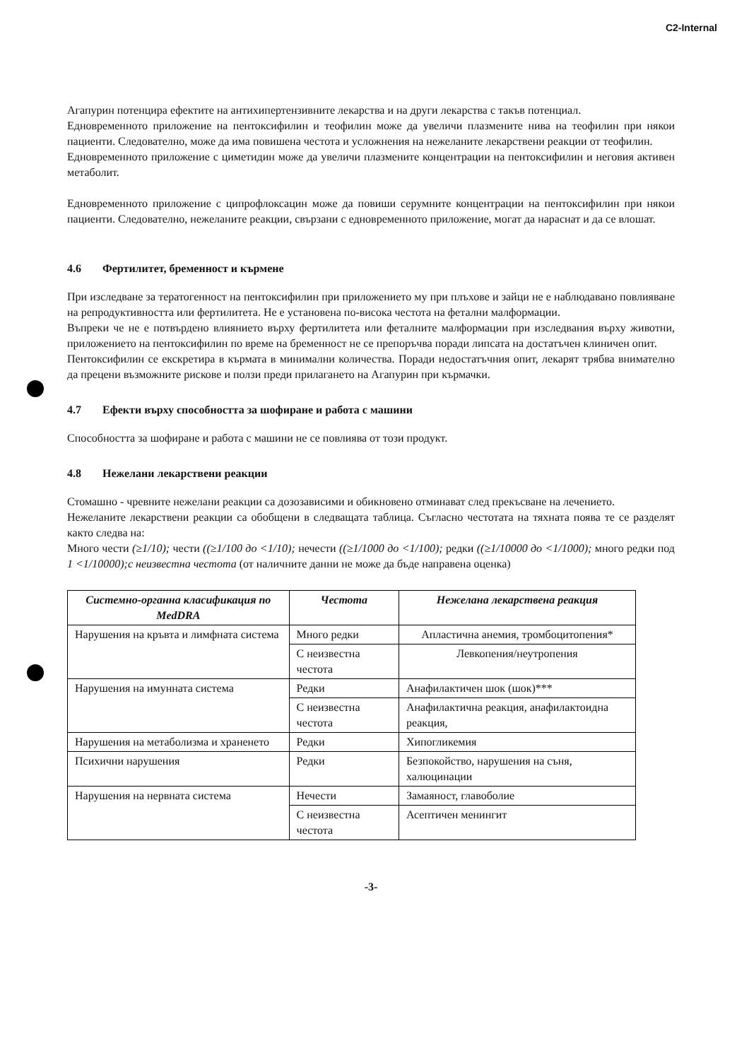C2-Internal
Агапурин потенцира ефектите на антихипертензивните лекарства и на други лекарства с такъв потенциал.
Едновременното приложение на пентоксифилин и теофилин може да увеличи плазмените нива на теофилин при някои пациенти. Следователно, може да има повишена честота и усложнения на нежеланите лекарствени реакции от теофилин.
Едновременното приложение с циметидин може да увеличи плазмените концентрации на пентоксифилин и неговия активен метаболит.
Едновременното приложение с ципрофлоксацин може да повиши серумните концентрации на пентоксифилин при някои пациенти. Следователно, нежеланите реакции, свързани с едновременното приложение, могат да нараснат и да се влошат.
4.6 Фертилитет, бременност и кърмене
При изследване за тератогенност на пентоксифилин при приложението му при плъхове и зайци не е наблюдавано повлияване на репродуктивността или фертилитета. Не е установена по-висока честота на фетални малформации.
Въпреки че не е потвърдено влиянието върху фертилитета или феталните малформации при изследвания върху животни, приложението на пентоксифилин по време на бременност не се препоръчва поради липсата на достатъчен клиничен опит.
Пентоксифилин се екскретира в кърмата в минимални количества. Поради недостатъчния опит, лекарят трябва внимателно да прецени възможните рискове и ползи преди прилагането на Агапурин при кърмачки.
4.7 Ефекти върху способността за шофиране и работа с машини
Способността за шофиране и работа с машини не се повлиява от този продукт.
4.8 Нежелани лекарствени реакции
Стомашно - чревните нежелани реакции са дозозависими и обикновено отминават след прекъсване на лечението.
Нежеланите лекарствени реакции са обобщени в следващата таблица. Съгласно честотата на тяхната поява те се разделят както следва на:
Много чести (≥1/10); чести ((≥1/100 до <1/10); нечести ((≥1/1000 до <1/100); редки ((≥1/10000 до <1/1000); много редки под 1 <1/10000);с неизвестна честота (от наличните данни не може да бъде направена оценка)
| Системно-органна класификация по MedDRA | Честота | Нежелана лекарствена реакция |
| --- | --- | --- |
| Нарушения на кръвта и лимфната система | Много редки | Апластична анемия, тромбоцитопения* |
| | С неизвестна честота | Левкопения/неутропения |
| Нарушения на имунната система | Редки | Анафилактичен шок (шок)*** |
| | С неизвестна честота | Анафилактична реакция, анафилактоидна реакция, |
| Нарушения на метаболизма и храненето | Редки | Хипогликемия |
| Психични нарушения | Редки | Безпокойство, нарушения на съня, халюцинации |
| Нарушения на нервната система | Нечести | Замаяност, главоболие |
| | С неизвестна честота | Асептичен менингит |
-3-